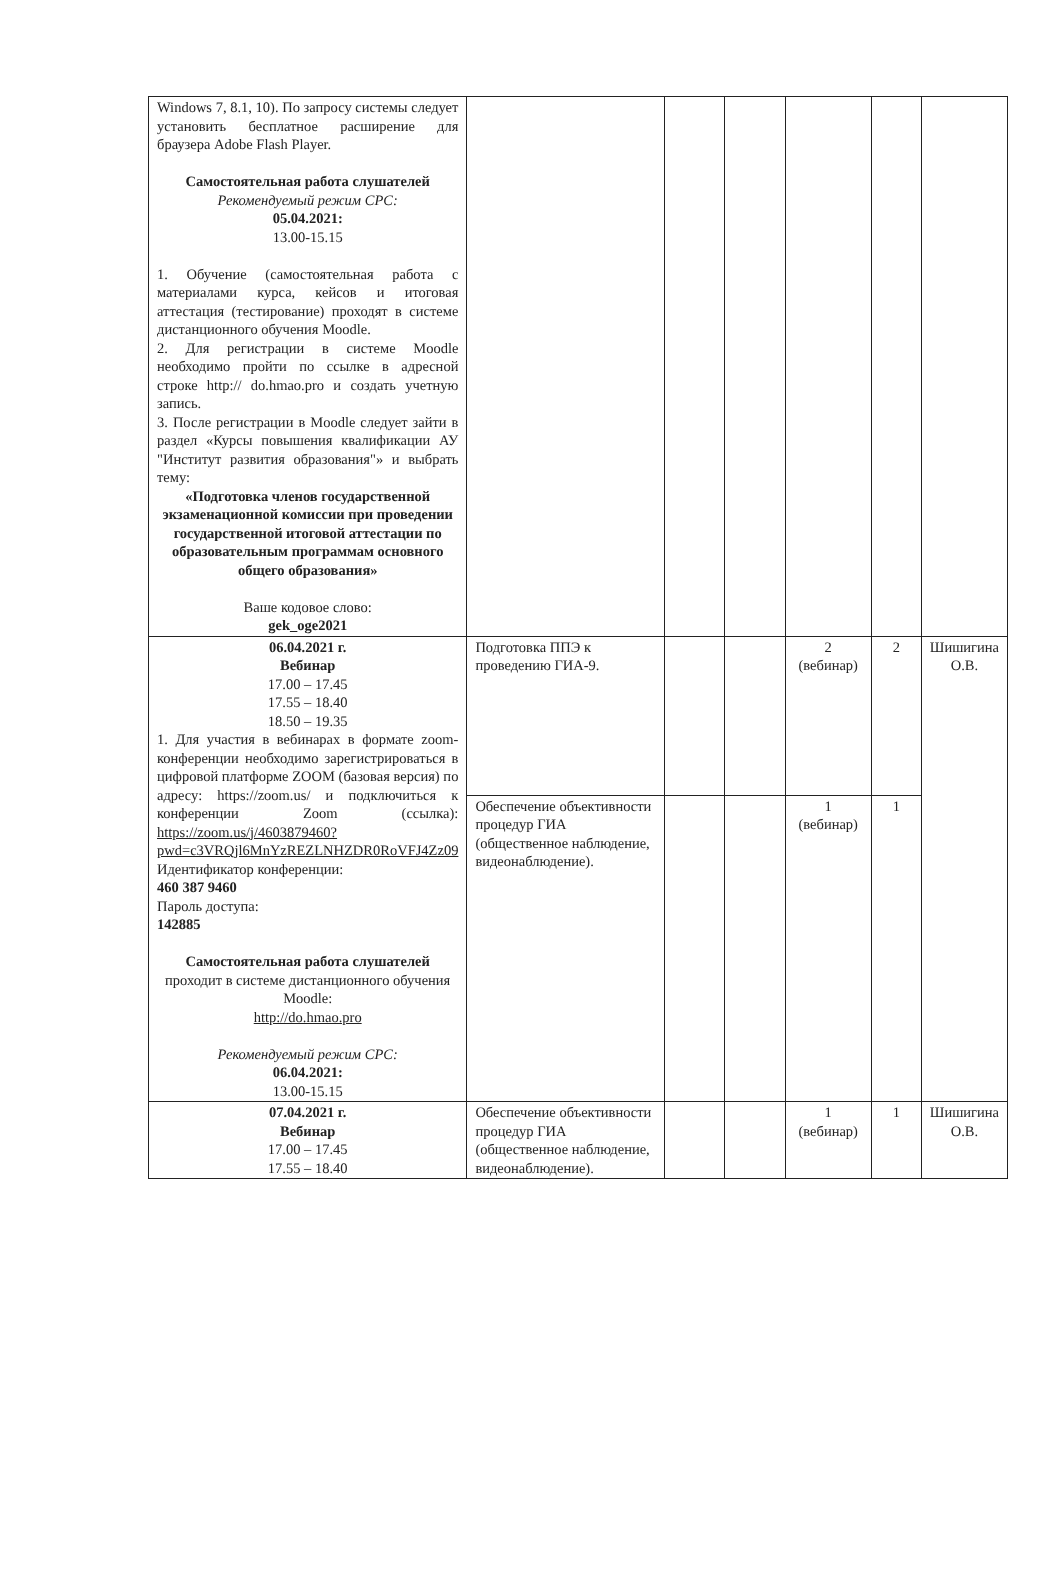| Windows 7, 8.1, 10). По запросу системы следует установить бесплатное расширение для браузера Adobe Flash Player. Самостоятельная работа слушателей Рекомендуемый режим СРС: 05.04.2021: 13.00-15.15 1. Обучение (самостоятельная работа с материалами курса, кейсов и итоговая аттестация (тестирование) проходят в системе дистанционного обучения Moodle. 2. Для регистрации в системе Moodle необходимо пройти по ссылке в адресной строке http:// do.hmao.pro и создать учетную запись. 3. После регистрации в Moodle следует зайти в раздел «Курсы повышения квалификации АУ "Институт развития образования"» и выбрать тему: «Подготовка членов государственной экзаменационной комиссии при проведении государственной итоговой аттестации по образовательным программам основного общего образования» Ваше кодовое слово: gek_oge2021 | | | | | | |
| 06.04.2021 г. Вебинар 17.00 – 17.45 17.55 – 18.40 18.50 – 19.35 1. Для участия в вебинарах в формате zoom-конференции необходимо зарегистрироваться в цифровой платформе ZOOM (базовая версия) по адресу: https://zoom.us/ и подключиться к конференции Zoom (ссылка): https://zoom.us/j/4603879460?pwd=c3VRQjl6MnYzREZLNHZDR0RoVFJ4Zz09 Идентификатор конференции: 460 387 9460 Пароль доступа: 142885 Самостоятельная работа слушателей проходит в системе дистанционного обучения Moodle: http://do.hmao.pro Рекомендуемый режим СРС: 06.04.2021: 13.00-15.15 | Подготовка ППЭ к проведению ГИА-9. | | | 2 (вебинар) | 2 | Шишигина О.В. |
| | Обеспечение объективности процедур ГИА (общественное наблюдение, видеонаблюдение). | | | 1 (вебинар) | 1 | |
| 07.04.2021 г. Вебинар 17.00 – 17.45 17.55 – 18.40 | Обеспечение объективности процедур ГИА (общественное наблюдение, видеонаблюдение). | | | 1 (вебинар) | 1 | Шишигина О.В. |